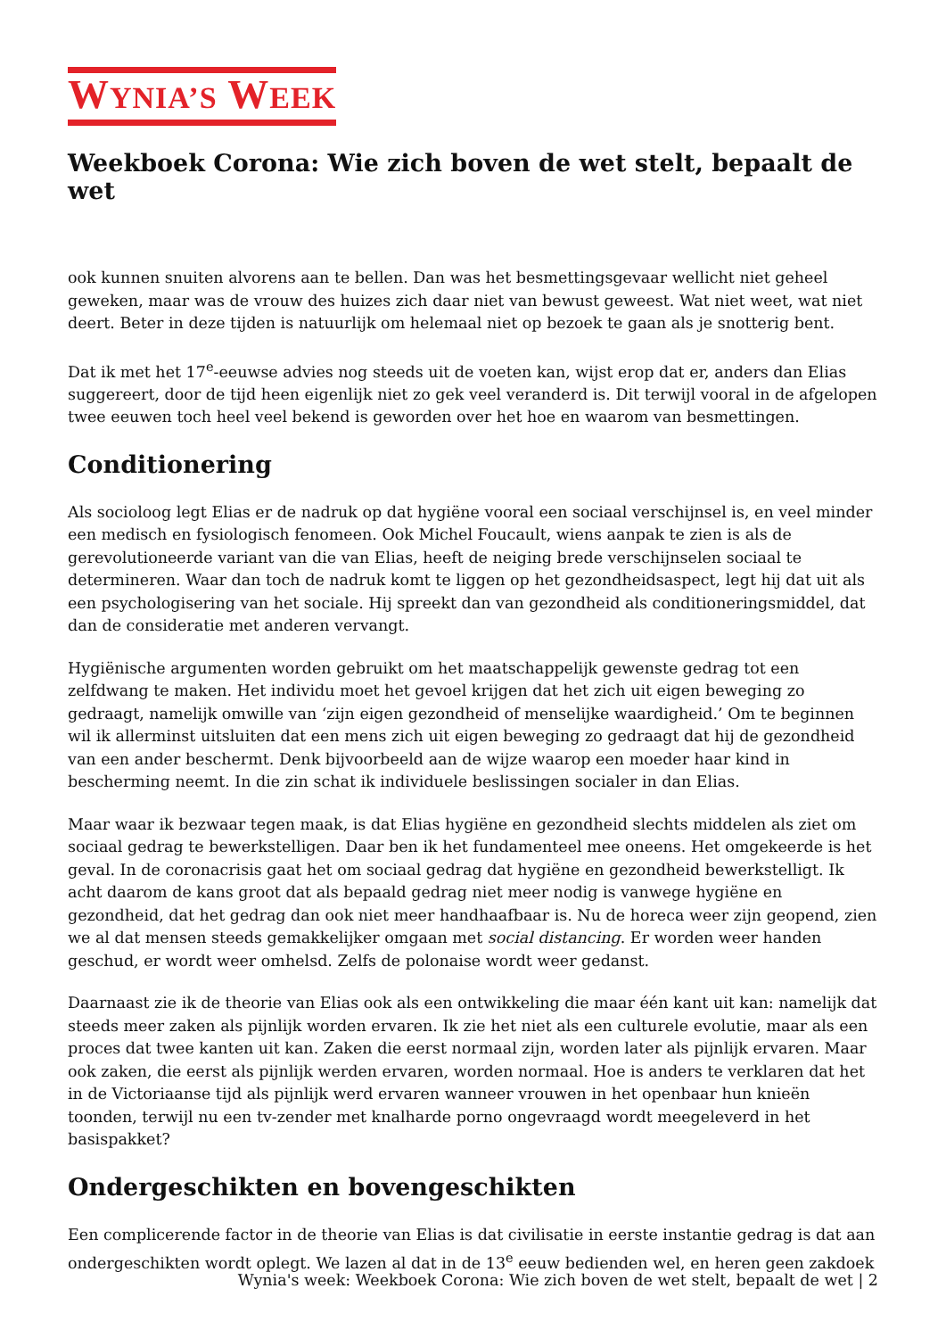WYNIA’S WEEK
Weekboek Corona: Wie zich boven de wet stelt, bepaalt de wet
ook kunnen snuiten alvorens aan te bellen. Dan was het besmettingsgevaar wellicht niet geheel geweken, maar was de vrouw des huizes zich daar niet van bewust geweest. Wat niet weet, wat niet deert. Beter in deze tijden is natuurlijk om helemaal niet op bezoek te gaan als je snotterig bent.
Dat ik met het 17<sup>e</sup>-eeuwse advies nog steeds uit de voeten kan, wijst erop dat er, anders dan Elias suggereert, door de tijd heen eigenlijk niet zo gek veel veranderd is. Dit terwijl vooral in de afgelopen twee eeuwen toch heel veel bekend is geworden over het hoe en waarom van besmettingen.
Conditionering
Als socioloog legt Elias er de nadruk op dat hygiëne vooral een sociaal verschijnsel is, en veel minder een medisch en fysiologisch fenomeen. Ook Michel Foucault, wiens aanpak te zien is als de gerevolutioneerde variant van die van Elias, heeft de neiging brede verschijnselen sociaal te determineren. Waar dan toch de nadruk komt te liggen op het gezondheidsaspect, legt hij dat uit als een psychologisering van het sociale. Hij spreekt dan van gezondheid als conditioneringsmiddel, dat dan de consideratie met anderen vervangt.
Hygiënische argumenten worden gebruikt om het maatschappelijk gewenste gedrag tot een zelfdwang te maken. Het individu moet het gevoel krijgen dat het zich uit eigen beweging zo gedraagt, namelijk omwille van ‘zijn eigen gezondheid of menselijke waardigheid.’ Om te beginnen wil ik allerminst uitsluiten dat een mens zich uit eigen beweging zo gedraagt dat hij de gezondheid van een ander beschermt. Denk bijvoorbeeld aan de wijze waarop een moeder haar kind in bescherming neemt. In die zin schat ik individuele beslissingen socialer in dan Elias.
Maar waar ik bezwaar tegen maak, is dat Elias hygiëne en gezondheid slechts middelen als ziet om sociaal gedrag te bewerkstelligen. Daar ben ik het fundamenteel mee oneens. Het omgekeerde is het geval. In de coronacrisis gaat het om sociaal gedrag dat hygiëne en gezondheid bewerkstelligt. Ik acht daarom de kans groot dat als bepaald gedrag niet meer nodig is vanwege hygiëne en gezondheid, dat het gedrag dan ook niet meer handhaafbaar is. Nu de horeca weer zijn geopend, zien we al dat mensen steeds gemakkelijker omgaan met social distancing. Er worden weer handen geschud, er wordt weer omhelsd. Zelfs de polonaise wordt weer gedanst.
Daarnaast zie ik de theorie van Elias ook als een ontwikkeling die maar één kant uit kan: namelijk dat steeds meer zaken als pijnlijk worden ervaren. Ik zie het niet als een culturele evolutie, maar als een proces dat twee kanten uit kan. Zaken die eerst normaal zijn, worden later als pijnlijk ervaren. Maar ook zaken, die eerst als pijnlijk werden ervaren, worden normaal. Hoe is anders te verklaren dat het in de Victoriaanse tijd als pijnlijk werd ervaren wanneer vrouwen in het openbaar hun knieën toonden, terwijl nu een tv-zender met knalharde porno ongevraagd wordt meegeleverd in het basispakket?
Ondergeschikten en bovengeschikten
Een complicerende factor in de theorie van Elias is dat civilisatie in eerste instantie gedrag is dat aan ondergeschikten wordt oplegt. We lazen al dat in de 13<sup>e</sup> eeuw bedienden wel, en heren geen zakdoek
Wynia's week: Weekboek Corona: Wie zich boven de wet stelt, bepaalt de wet | 2